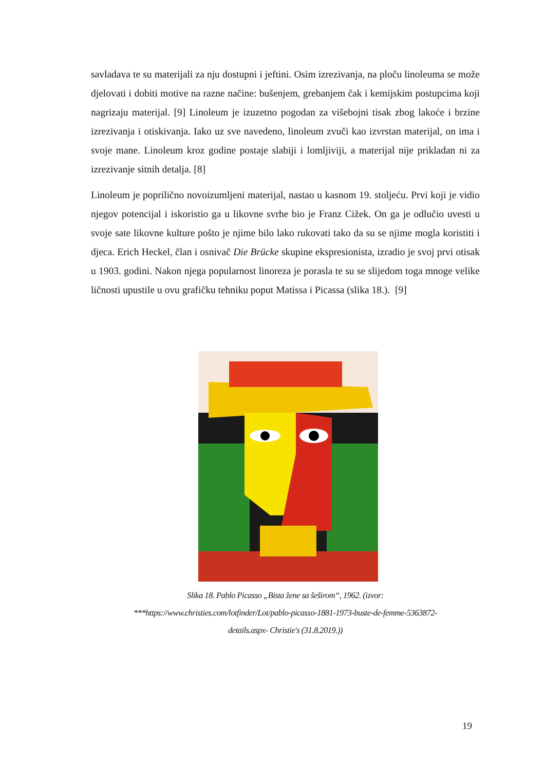savladava te su materijali za nju dostupni i jeftini. Osim izrezivanja, na ploču linoleuma se može djelovati i dobiti motive na razne načine: bušenjem, grebanjem čak i kemijskim postupcima koji nagrizaju materijal. [9] Linoleum je izuzetno pogodan za višebojni tisak zbog lakoće i brzine izrezivanja i otiskivanja. Iako uz sve navedeno, linoleum zvuči kao izvrstan materijal, on ima i svoje mane. Linoleum kroz godine postaje slabiji i lomljiviji, a materijal nije prikladan ni za izrezivanje sitnih detalja. [8]
Linoleum je poprilično novoizumljeni materijal, nastao u kasnom 19. stoljeću. Prvi koji je vidio njegov potencijal i iskoristio ga u likovne svrhe bio je Franz Cižek. On ga je odlučio uvesti u svoje sate likovne kulture pošto je njime bilo lako rukovati tako da su se njime mogla koristiti i djeca. Erich Heckel, član i osnivač Die Brücke skupine ekspresionista, izradio je svoj prvi otisak u 1903. godini. Nakon njega popularnost linoreza je porasla te su se slijedom toga mnoge velike ličnosti upustile u ovu grafičku tehniku poput Matissa i Picassa (slika 18.). [9]
Slika 18. Pablo Picasso „Bista žene sa šeširom“, 1962. (izvor:
***https://www.christies.com/lotfinder/Lot/pablo-picasso-1881-1973-buste-de-femme-5363872-
details.aspx- Christie's (31.8.2019.))
19